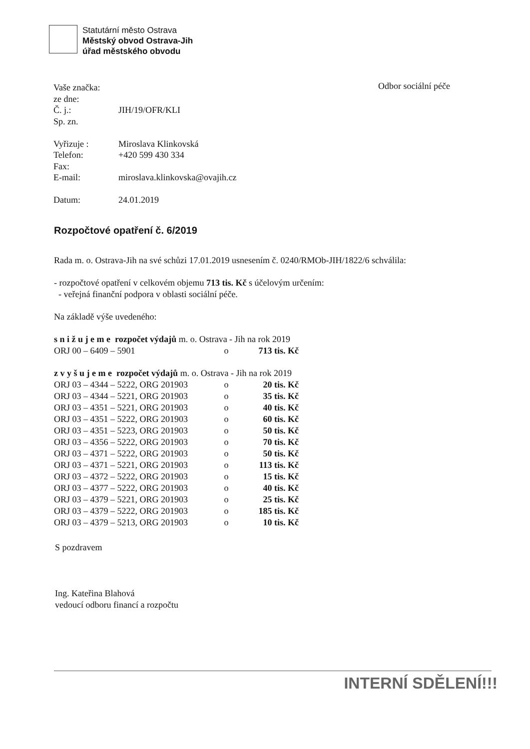Statutární město Ostrava
Městský obvod Ostrava-Jih
úřad městského obvodu
Odbor sociální péče
| Vaše značka: | |
| ze dne: | |
| Č. j.: | JIH/19/OFR/KLI |
| Sp. zn. | |
| Vyřizuje : | Miroslava Klinkovská |
| Telefon: | +420 599 430 334 |
| Fax: | |
| E-mail: | miroslava.klinkovska@ovajih.cz |
| Datum: | 24.01.2019 |
Rozpočtové opatření č. 6/2019
Rada m. o. Ostrava-Jih na své schůzi 17.01.2019 usnesením č. 0240/RMOb-JIH/1822/6 schválila:
- rozpočtové opatření v celkovém objemu 713 tis. Kč s účelovým určením:
- veřejná finanční podpora v oblasti sociální péče.
Na základě výše uvedeného:
| s n i ž u j e m e rozpočet výdajů m. o. Ostrava - Jih na rok 2019 | | |
| ORJ 00 – 6409 – 5901 | o | 713 tis. Kč |
| z v y š u j e m e rozpočet výdajů m. o. Ostrava - Jih na rok 2019 | | |
| ORJ 03 – 4344 – 5222, ORG 201903 | o | 20 tis. Kč |
| ORJ 03 – 4344 – 5221, ORG 201903 | o | 35 tis. Kč |
| ORJ 03 – 4351 – 5221, ORG 201903 | o | 40 tis. Kč |
| ORJ 03 – 4351 – 5222, ORG 201903 | o | 60 tis. Kč |
| ORJ 03 – 4351 – 5223, ORG 201903 | o | 50 tis. Kč |
| ORJ 03 – 4356 – 5222, ORG 201903 | o | 70 tis. Kč |
| ORJ 03 – 4371 – 5222, ORG 201903 | o | 50 tis. Kč |
| ORJ 03 – 4371 – 5221, ORG 201903 | o | 113 tis. Kč |
| ORJ 03 – 4372 – 5222, ORG 201903 | o | 15 tis. Kč |
| ORJ 03 – 4377 – 5222, ORG 201903 | o | 40 tis. Kč |
| ORJ 03 – 4379 – 5221, ORG 201903 | o | 25 tis. Kč |
| ORJ 03 – 4379 – 5222, ORG 201903 | o | 185 tis. Kč |
| ORJ 03 – 4379 – 5213, ORG 201903 | o | 10 tis. Kč |
S pozdravem
Ing. Kateřina Blahová
vedoucí odboru financí a rozpočtu
INTERNÍ SDĚLENÍ!!!